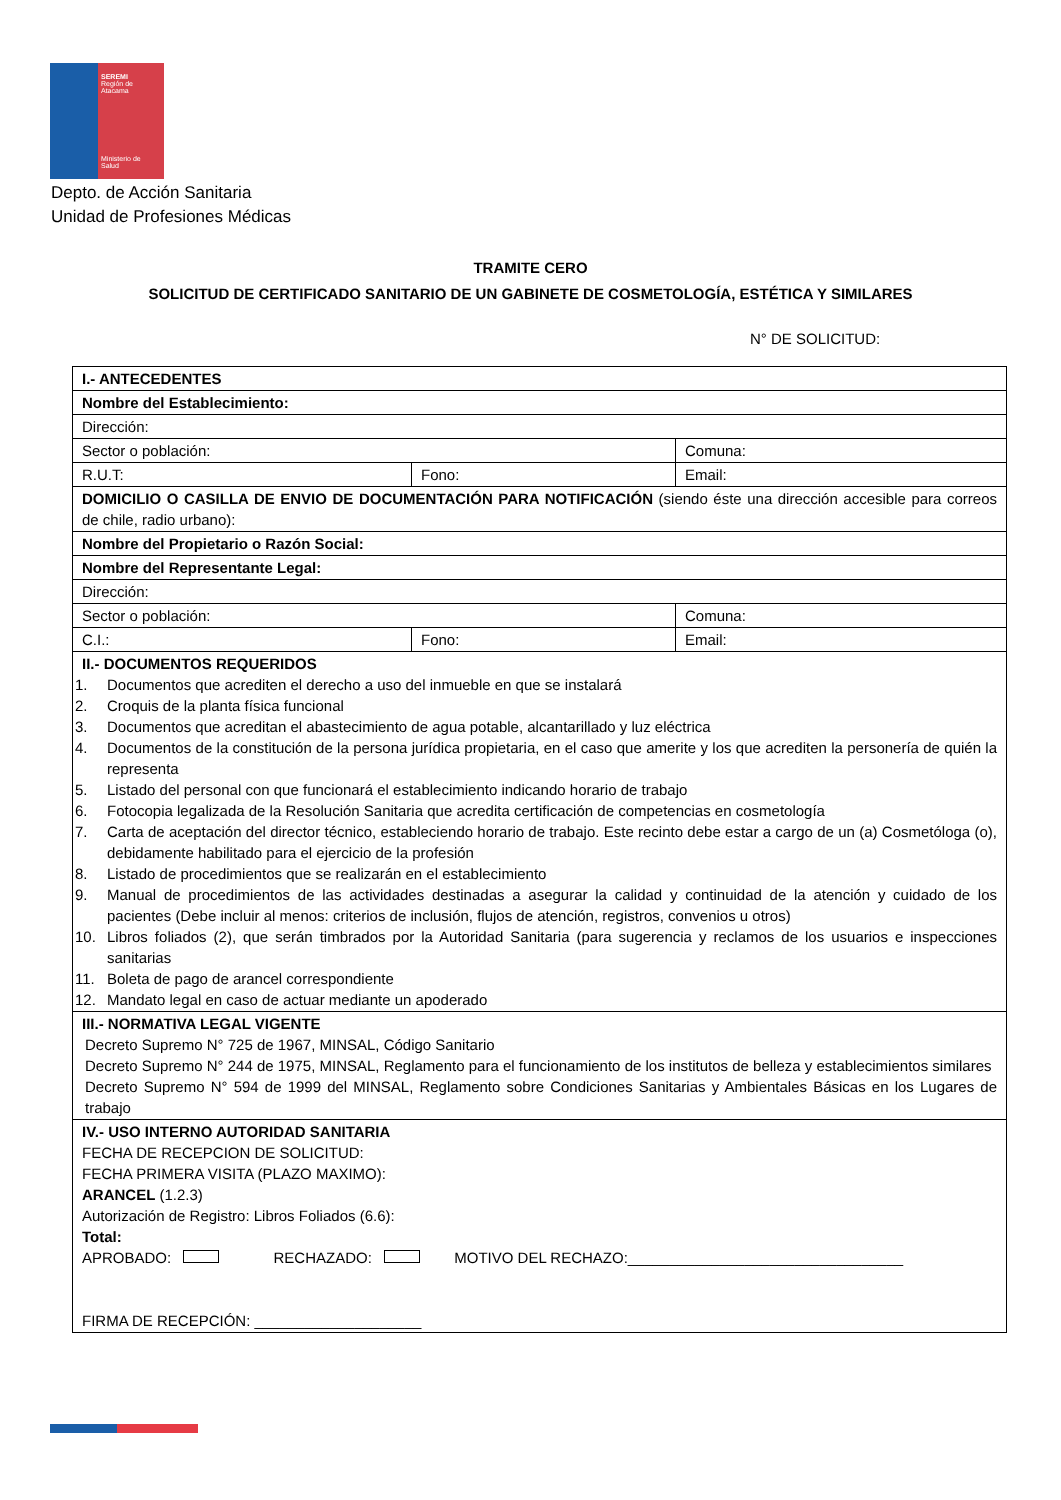SEREMI
Región de Atacama
Ministerio de
Salud
Depto. de Acción Sanitaria
Unidad de Profesiones Médicas
TRAMITE CERO
SOLICITUD DE CERTIFICADO SANITARIO DE UN GABINETE DE COSMETOLOGÍA, ESTÉTICA Y SIMILARES
N° DE SOLICITUD:
| I.- ANTECEDENTES | | |
| Nombre del Establecimiento: | | |
| Dirección: | | |
| Sector o población: | | Comuna: |
| R.U.T: | Fono: | Email: |
| DOMICILIO O CASILLA DE ENVIO DE DOCUMENTACIÓN PARA NOTIFICACIÓN (siendo éste una dirección accesible para correos de chile, radio urbano): | | |
| Nombre del Propietario o Razón Social: | | |
| Nombre del Representante Legal: | | |
| Dirección: | | |
| Sector o población: | | Comuna: |
| C.I.: | Fono: | Email: |
| II.- DOCUMENTOS REQUERIDOS 1. Documentos que acrediten el derecho a uso del inmueble en que se instalará 2. Croquis de la planta física funcional 3. Documentos que acreditan el abastecimiento de agua potable, alcantarillado y luz eléctrica 4. Documentos de la constitución de la persona jurídica propietaria, en el caso que amerite y los que acrediten la personería de quién la representa 5. Listado del personal con que funcionará el establecimiento indicando horario de trabajo 6. Fotocopia legalizada de la Resolución Sanitaria que acredita certificación de competencias en cosmetología 7. Carta de aceptación del director técnico, estableciendo horario de trabajo. Este recinto debe estar a cargo de un (a) Cosmetóloga (o), debidamente habilitado para el ejercicio de la profesión 8. Listado de procedimientos que se realizarán en el establecimiento 9. Manual de procedimientos de las actividades destinadas a asegurar la calidad y continuidad de la atención y cuidado de los pacientes (Debe incluir al menos: criterios de inclusión, flujos de atención, registros, convenios u otros) 10. Libros foliados (2), que serán timbrados por la Autoridad Sanitaria (para sugerencia y reclamos de los usuarios e inspecciones sanitarias 11. Boleta de pago de arancel correspondiente 12. Mandato legal en caso de actuar mediante un apoderado | | |
| III.- NORMATIVA LEGAL VIGENTE Decreto Supremo N° 725 de 1967, MINSAL, Código Sanitario Decreto Supremo N° 244 de 1975, MINSAL, Reglamento para el funcionamiento de los institutos de belleza y establecimientos similares Decreto Supremo N° 594 de 1999 del MINSAL, Reglamento sobre Condiciones Sanitarias y Ambientales Básicas en los Lugares de trabajo | | |
| IV.- USO INTERNO AUTORIDAD SANITARIA FECHA DE RECEPCION DE SOLICITUD: FECHA PRIMERA VISITA (PLAZO MAXIMO): ARANCEL (1.2.3) Autorización de Registro: Libros Foliados (6.6): Total: APROBADO: RECHAZADO: MOTIVO DEL RECHAZO:_________________________________ FIRMA DE RECEPCIÓN: ____________________ | | |